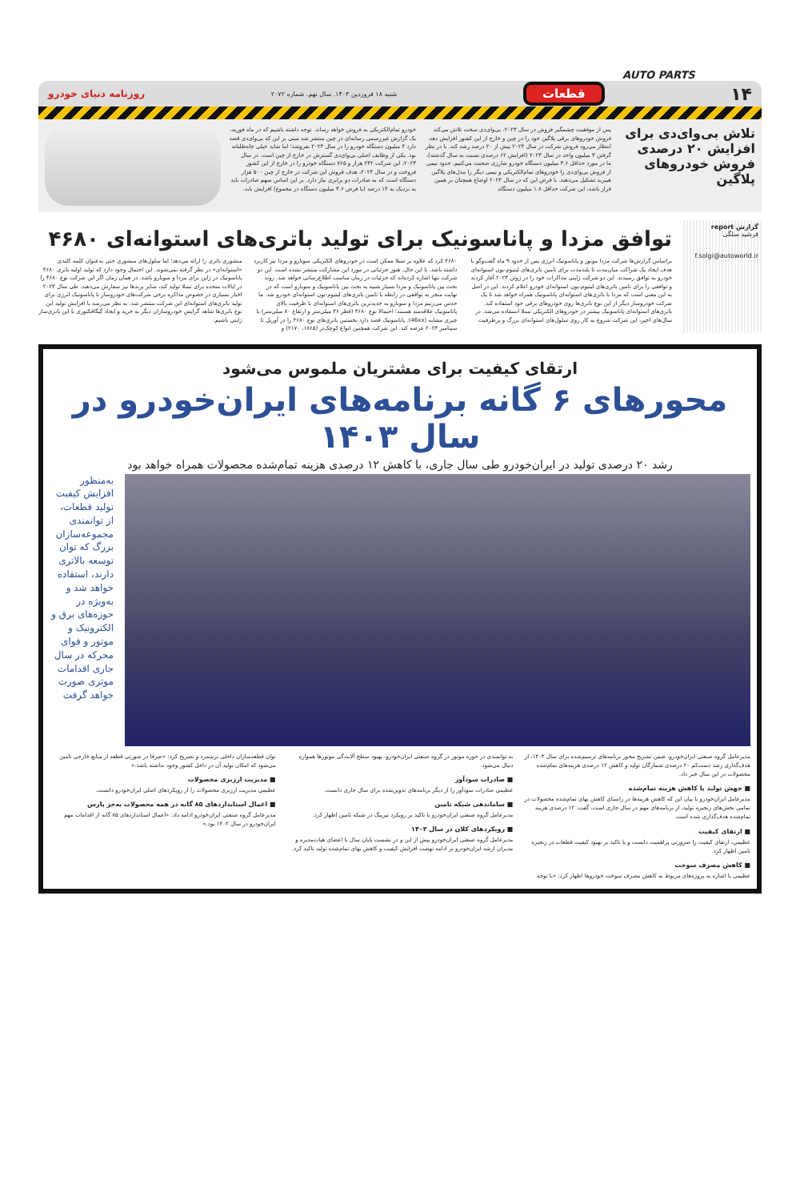AUTO PARTS
۱۴ قطعات شنبه ۱۸ فروردین ۱۴۰۳. سال نهم. شماره ۲۰۷۲ روزنامه دنیای خودرو
تلاش بی‌وای‌دی برای افزایش ۲۰ درصدی فروش خودروهای پلاگین
پس از موفقیت چشمگیر فروش در سال ۲۰۲۳، بی‌وای‌دی سخت تلاش می‌کند فروش خودروهای برقی پلاگین خود را در چین و خارج از این کشور افزایش دهد. انتظار می‌رود فروش شرکت در سال ۲۰۲۴ بیش از ۲۰ درصد رشد کند. با در نظر گرفتن ۳ میلیون واحد در سال ۲۰۲۳ (افزایش ۶۲ درصدی نسبت به سال گذشته)، ما در مورد حداقل ۳.۶ میلیون دستگاه خودرو شارژی صحبت می‌کنیم. حدود نیمی از فروش بی‌وای‌دی را خودروهای تمام‌الکتریکی و نیمی دیگر را مدل‌های پلاگین هیبرید تشکیل می‌دهند. با فرض این که در سال ۲۰۲۴ اوضاع همچنان بر همین قرار باشد، این شرکت حداقل ۱.۸ میلیون دستگاه
خودرو تمام‌الکتریکی به فروش خواهد رساند. توجه داشته باشیم که در ماه فوریه، یک گزارش غیررسمی رسانه‌ای در چین منتشر شد مبنی بر این که بی‌وای‌دی قصد دارد ۴ میلیون دستگاه خودرو را در سال ۲۰۲۴ بفروشد؛ اما شاید خیلی جاه‌طلبانه بود. یکی از وظایف اصلی بی‌وای‌دی گسترش در خارج از چین است. در سال ۲۰۲۳، این شرکت ۲۴۲ هزار و ۷۶۵ دستگاه خودرو را در خارج از این کشور فروخت و در سال ۲۰۲۴، هدف فروش این شرکت در خارج از چین ۵۰۰ هزار دستگاه است که به صادرات دو برابری نیاز دارد. بر این اساس سهم صادرات باید به نزدیک به ۱۴ درصد (با فرض ۳.۶ میلیون دستگاه در مجموع) افزایش یابد.
گزارش report
فرشید سلگی
f.solgi@autoworld.ir
توافق مزدا و پاناسونیک برای تولید باتری‌های استوانه‌ای ۴۶۸۰
براساس گزارش‌ها شرکت مزدا موتور و پاناسونیک انرژی پس از حدود ۹ ماه گفت‌وگو با هدف ایجاد یک شراکت میان‌مدت تا بلندمدت برای تامین باتری‌های لیتیوم-یون استوانه‌ای خودرو به توافق رسیدند. این دو شرکت ژاپنی مذاکرات خود را در ژوئن ۲۰۲۳ آغاز کردند و توافقی را برای تامین باتری‌های لیتیوم-یون استوانه‌ای خودرو اعلام کردند. این در اصل به این معنی است که مزدا با باتری‌های استوانه‌ای پاناسونیک همراه خواهد شد تا یک شرکت خودروساز دیگر از این نوع باتری‌ها روی خودروهای برقی خود استفاده کند. باتری‌های استوانه‌ای پاناسونیک بیشتر در خودروهای الکتریکی تسلا استفاده می‌شد. در سال‌های اخیر، این شرکت شروع به کار روی سلول‌های استوانه‌ای بزرگ و پرظرفیت
۴۶۸۰ کرد که علاوه بر تسلا ممکن است در خودروهای الکتریکی سوبارو و مزدا نیز کاربرد داشته باشد. با این حال، هنوز جزئیاتی در مورد این مشارکت منتشر نشده است. این دو شرکت تنها اشاره کرده‌اند که جزئیات در زمان مناسب اطلاع‌رسانی خواهد شد. روند بحث بین پاناسونیک و مزدا بسیار شبیه به بحث بین پاناسونیک و سوبارو است که در نهایت منجر به توافقی در رابطه با تامین باتری‌های لیتیوم-یون استوانه‌ای خودرو شد. ما حدس می‌زنیم مزدا و سوبارو به جدیدترین باتری‌های استوانه‌ای با ظرفیت بالای پاناسونیک علاقه‌مند هستند؛ احتمالا نوع ۴۶۸۰ (قطر ۴۶ میلی‌متر و ارتفاع ۸۰ میلی‌متر) یا چیزی مشابه (46xx). پاناسونیک قصد دارد نخستین باتری‌های نوع ۴۶۸۰ را در آوریل تا سپتامبر ۲۰۲۴ عرضه کند. این شرکت همچنین انواع کوچک‌تر (۱۸۶۵، ۲۱۷۰) و
منشوری باتری را ارائه می‌دهد؛ اما سلول‌های منشوری حتی به‌عنوان کلمه کلیدی «استوانه‌ای» در نظر گرفته نمی‌شوند. این احتمال وجود دارد که تولید اولیه باتری ۴۶۸۰ پاناسونیک در ژاپن برای مزدا و سوبارو باشد. در همان زمان اگر این شرکت نوع ۴۶۸۰ را در ایالات متحده برای تسلا تولید کند، سایر برندها نیز سفارش می‌دهند. طی سال ۲۰۲۳ اخبار بسیاری در خصوص مذاکره برخی شرکت‌های خودروساز با پاناسونیک انرژی برای تولید باتری‌های استوانه‌ای این شرکت منتشر شد. به نظر می‌رسد با افزایش تولید این نوع باتری‌ها شاهد گرایش خودروسازان دیگر به خرید و ایجاد گیگافکتوری با این باتری‌ساز ژاپنی باشیم.
ارتقای کیفیت برای مشتریان ملموس می‌شود
محورهای ۶ گانه برنامه‌های ایران‌خودرو در سال ۱۴۰۳
رشد ۲۰ درصدی تولید در ایران‌خودرو طی سال جاری، با کاهش ۱۲ درصدی هزینه تمام‌شده محصولات همراه خواهد بود
به‌منظور افزایش کیفیت تولید قطعات، از توانمندی مجموعه‌سازان بزرگ که توان توسعه بالاتری دارند، استفاده خواهد شد و به‌ویژه در حوزه‌های برق و الکترونیک و موتور و قوای محرکه در سال جاری اقدامات موثری صورت خواهد گرفت
مدیرعامل گروه صنعتی ایران‌خودرو، ضمن تشریح محور برنامه‌های ترسیم‌شده برای سال ۱۴۰۳، از هدف‌گذاری رشد دست‌کم ۲۰ درصدی شمارگان تولید و کاهش ۱۲ درصدی هزینه‌های تمام‌شده محصولات در این سال خبر داد.
■ جهش تولید با کاهش هزینه تمام‌شده
مدیرعامل ایران‌خودرو با بیان این که کاهش هزینه‌ها در راستای کاهش بهای تمام‌شده محصولات در تمامی بخش‌های زنجیره تولید، از برنامه‌های مهم در سال جاری است، گفت: ۱۲ درصدی هزینه تمام‌شده هدف‌گذاری شده است.
■ ارتقای کیفیت
عظیمی، ارتقای کیفیت را ضرورتی پراهمیت دانست و با تاکید بر بهبود کیفیت قطعات در زنجیره تامین اظهار کرد.
■ کاهش مصرف سوخت
عظیمی با اشاره به پروژه‌های مربوط به کاهش مصرف سوخت خودروها اظهار کرد: «با توجه
به توانمندی در حوزه موتور در گروه صنعتی ایران‌خودرو، بهبود سطح آلایندگی موتورها همواره دنبال می‌شود.
■ صادرات سودآور
عظیمی صادرات سودآور را از دیگر برنامه‌های تدوین‌شده برای سال جاری دانست.
■ ساماندهی شبکه تامین
مدیرعامل گروه صنعتی ایران‌خودرو با تاکید بر رویکرد تیرینگ در شبکه تامین اظهار کرد.
■ رویکردهای کلان در سال ۱۴۰۳
مدیرعامل گروه صنعتی ایران‌خودرو پیش از این و در نشست پایان سال با اعضای هیات‌مدیره و مدیران ارشد ایران‌خودرو بر ادامه نهضت افزایش کیفیت و کاهش بهای تمام‌شده تولید تاکید کرد.
توان قطعه‌سازان داخلی برشمرد و تصریح کرد: «صرفا در صورتی قطعه از منابع خارجی تامین می‌شود که امکان تولید آن در داخل کشور وجود نداشته باشد.»
■ مدیریت ارزبری محصولات
عظیمی مدیریت ارزبری محصولات را از رویکردهای اصلی ایران‌خودرو دانست.
■ اعمال استانداردهای ۸۵ گانه در همه محصولات به‌جز پارس
مدیرعامل گروه صنعتی ایران‌خودرو ادامه داد: «اعمال استانداردهای ۸۵ گانه از اقدامات مهم ایران‌خودرو در سال ۱۴۰۲ بود.»